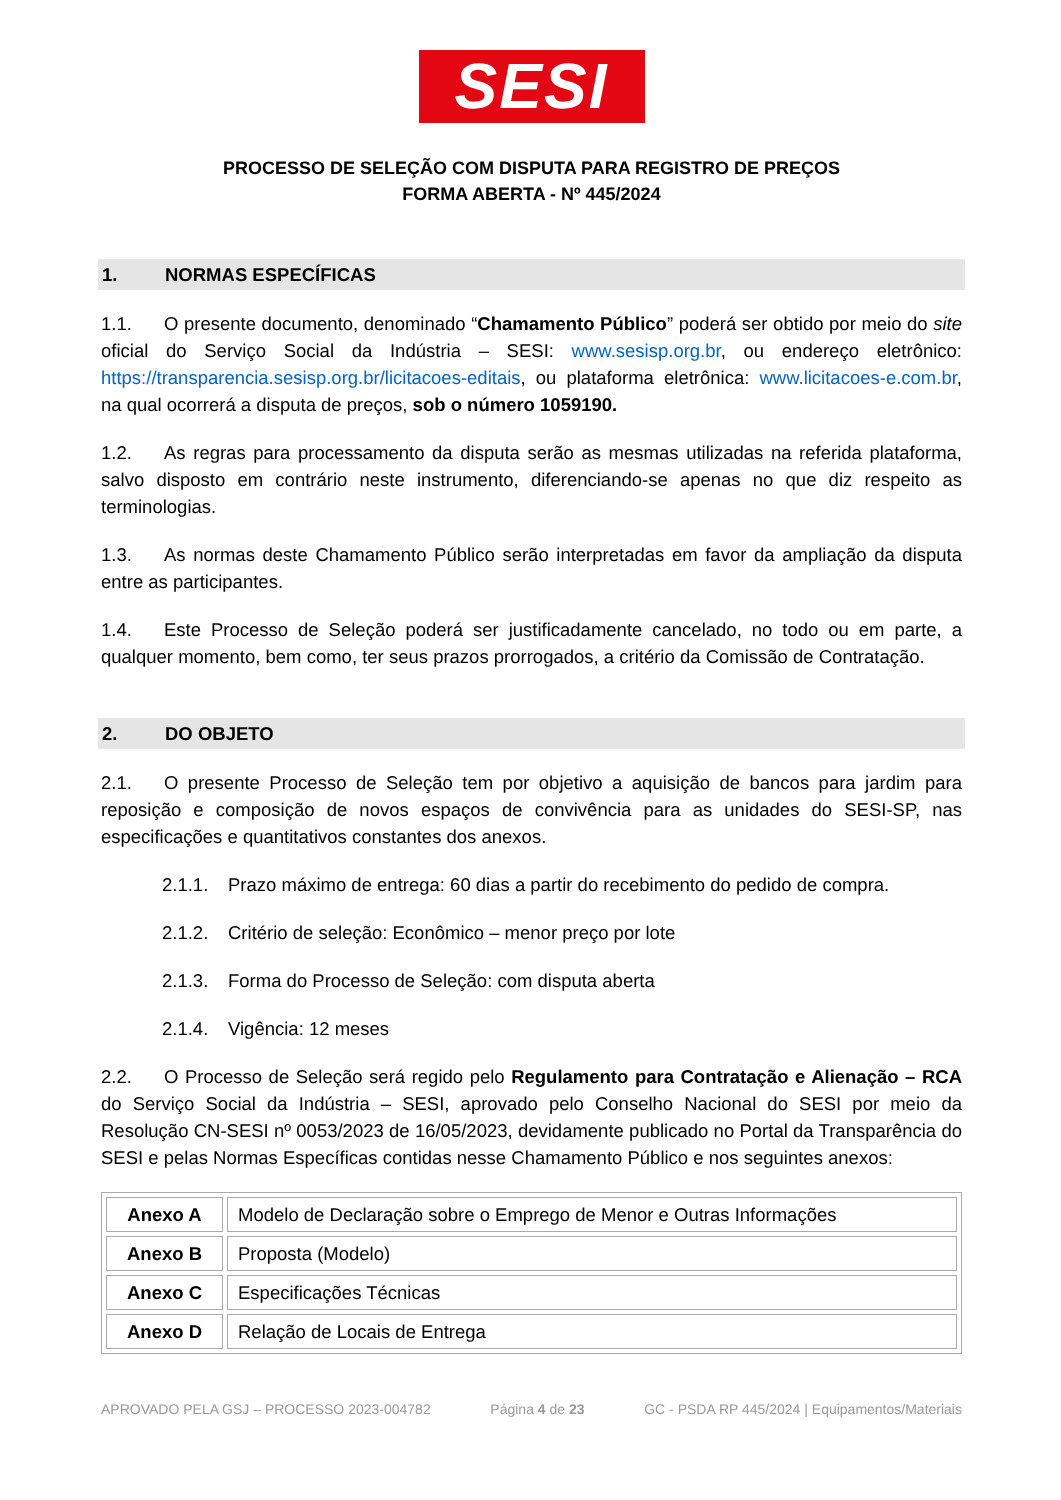SESI
PROCESSO DE SELEÇÃO COM DISPUTA PARA REGISTRO DE PREÇOS
FORMA ABERTA - Nº 445/2024
1. NORMAS ESPECÍFICAS
1.1. O presente documento, denominado “Chamamento Público” poderá ser obtido por meio do site oficial do Serviço Social da Indústria – SESI: www.sesisp.org.br, ou endereço eletrônico: https://transparencia.sesisp.org.br/licitacoes-editais, ou plataforma eletrônica: www.licitacoes-e.com.br, na qual ocorrerá a disputa de preços, sob o número 1059190.
1.2. As regras para processamento da disputa serão as mesmas utilizadas na referida plataforma, salvo disposto em contrário neste instrumento, diferenciando-se apenas no que diz respeito as terminologias.
1.3. As normas deste Chamamento Público serão interpretadas em favor da ampliação da disputa entre as participantes.
1.4. Este Processo de Seleção poderá ser justificadamente cancelado, no todo ou em parte, a qualquer momento, bem como, ter seus prazos prorrogados, a critério da Comissão de Contratação.
2. DO OBJETO
2.1. O presente Processo de Seleção tem por objetivo a aquisição de bancos para jardim para reposição e composição de novos espaços de convivência para as unidades do SESI-SP, nas especificações e quantitativos constantes dos anexos.
2.1.1. Prazo máximo de entrega: 60 dias a partir do recebimento do pedido de compra.
2.1.2. Critério de seleção: Econômico – menor preço por lote
2.1.3. Forma do Processo de Seleção: com disputa aberta
2.1.4. Vigência: 12 meses
2.2. O Processo de Seleção será regido pelo Regulamento para Contratação e Alienação – RCA do Serviço Social da Indústria – SESI, aprovado pelo Conselho Nacional do SESI por meio da Resolução CN-SESI nº 0053/2023 de 16/05/2023, devidamente publicado no Portal da Transparência do SESI e pelas Normas Específicas contidas nesse Chamamento Público e nos seguintes anexos:
| Anexo A | Modelo de Declaração sobre o Emprego de Menor e Outras Informações |
| Anexo B | Proposta (Modelo) |
| Anexo C | Especificações Técnicas |
| Anexo D | Relação de Locais de Entrega |
APROVADO PELA GSJ – PROCESSO 2023-004782 Página 4 de 23 GC - PSDA RP 445/2024 | Equipamentos/Materiais